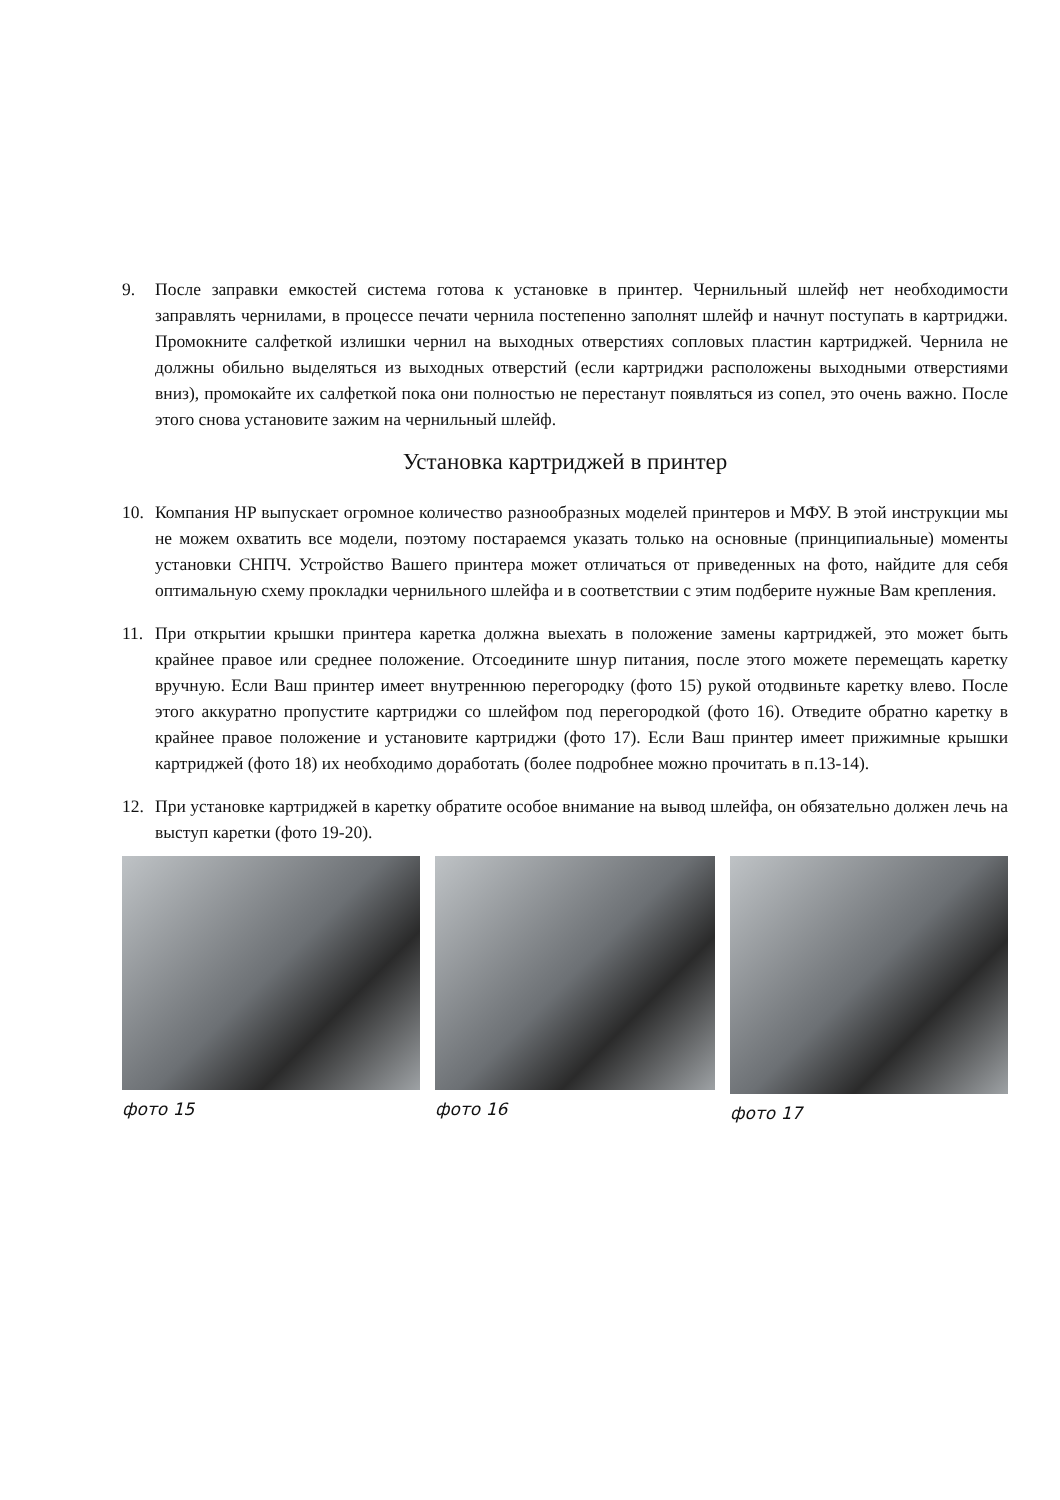9. После заправки емкостей система готова к установке в принтер. Чернильный шлейф нет необходимости заправлять чернилами, в процессе печати чернила постепенно заполнят шлейф и начнут поступать в картриджи. Промокните салфеткой излишки чернил на выходных отверстиях сопловых пластин картриджей. Чернила не должны обильно выделяться из выходных отверстий (если картриджи расположены выходными отверстиями вниз), промокайте их салфеткой пока они полностью не перестанут появляться из сопел, это очень важно. После этого снова установите зажим на чернильный шлейф.
Установка картриджей в принтер
10. Компания HP выпускает огромное количество разнообразных моделей принтеров и МФУ. В этой инструкции мы не можем охватить все модели, поэтому постараемся указать только на основные (принципиальные) моменты установки СНПЧ. Устройство Вашего принтера может отличаться от приведенных на фото, найдите для себя оптимальную схему прокладки чернильного шлейфа и в соответствии с этим подберите нужные Вам крепления.
11. При открытии крышки принтера каретка должна выехать в положение замены картриджей, это может быть крайнее правое или среднее положение. Отсоедините шнур питания, после этого можете перемещать каретку вручную. Если Ваш принтер имеет внутреннюю перегородку (фото 15) рукой отодвиньте каретку влево. После этого аккуратно пропустите картриджи со шлейфом под перегородкой (фото 16). Отведите обратно каретку в крайнее правое положение и установите картриджи (фото 17). Если Ваш принтер имеет прижимные крышки картриджей (фото 18) их необходимо доработать (более подробнее можно прочитать в п.13-14).
12. При установке картриджей в каретку обратите особое внимание на вывод шлейфа, он обязательно должен лечь на выступ каретки (фото 19-20).
фото 15 фото 16 фото 17